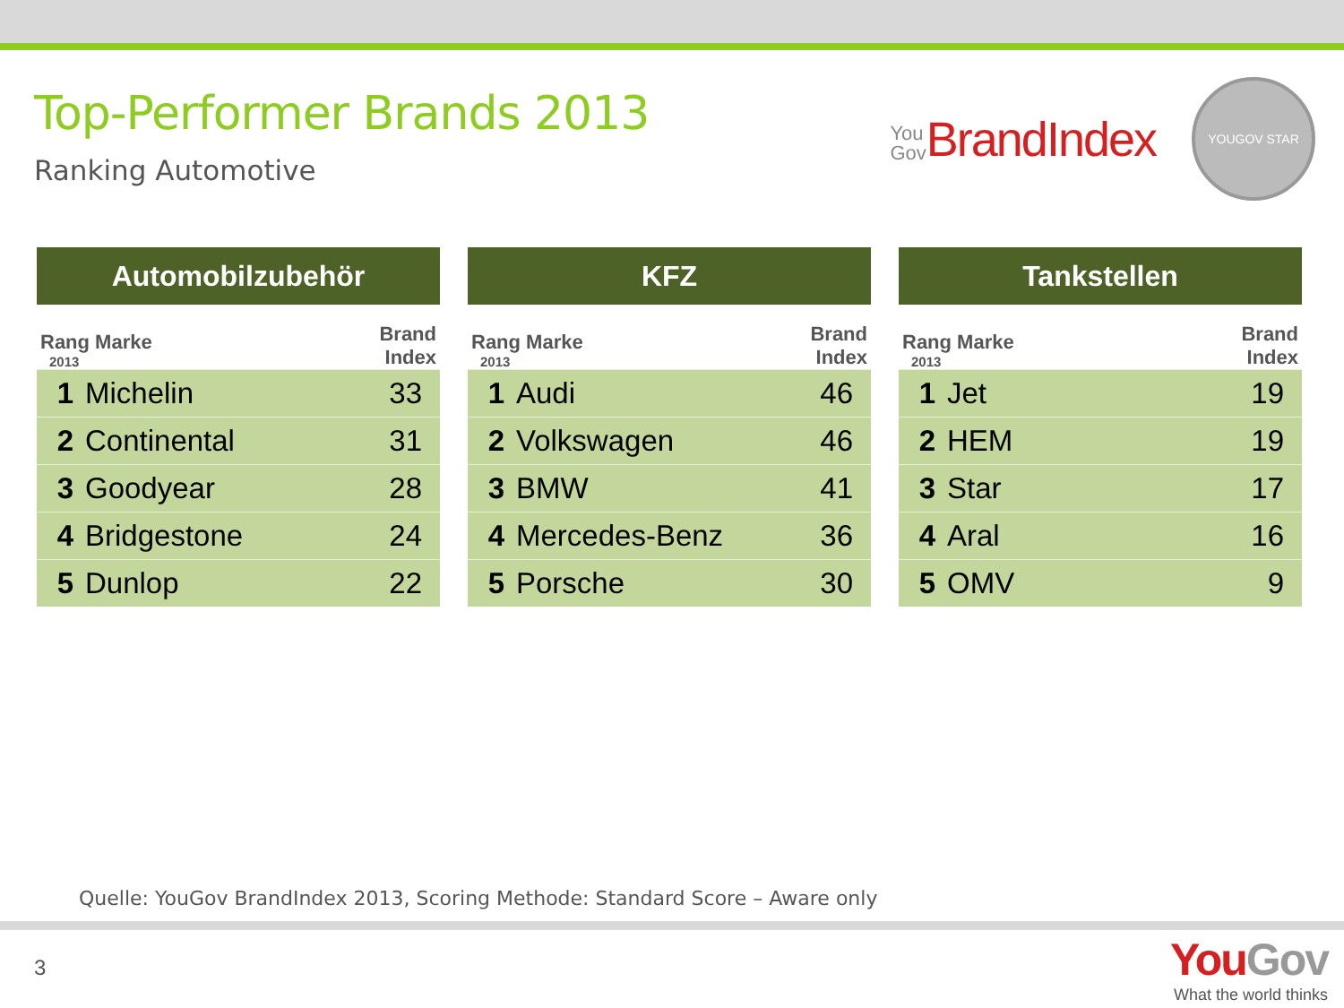Top-Performer Brands 2013
Ranking Automotive
You
Gov BrandIndex
YOUGOV STAR
| Automobilzubehör | | |
| --- | --- | --- |
| Rang Marke 2013 | | Brand Index |
| 1 | Michelin | 33 |
| 2 | Continental | 31 |
| 3 | Goodyear | 28 |
| 4 | Bridgestone | 24 |
| 5 | Dunlop | 22 |
| KFZ | | |
| --- | --- | --- |
| Rang Marke 2013 | | Brand Index |
| 1 | Audi | 46 |
| 2 | Volkswagen | 46 |
| 3 | BMW | 41 |
| 4 | Mercedes-Benz | 36 |
| 5 | Porsche | 30 |
| Tankstellen | | |
| --- | --- | --- |
| Rang Marke 2013 | | Brand Index |
| 1 | Jet | 19 |
| 2 | HEM | 19 |
| 3 | Star | 17 |
| 4 | Aral | 16 |
| 5 | OMV | 9 |
Quelle: YouGov BrandIndex 2013, Scoring Methode: Standard Score – Aware only
3
YouGov
What the world thinks